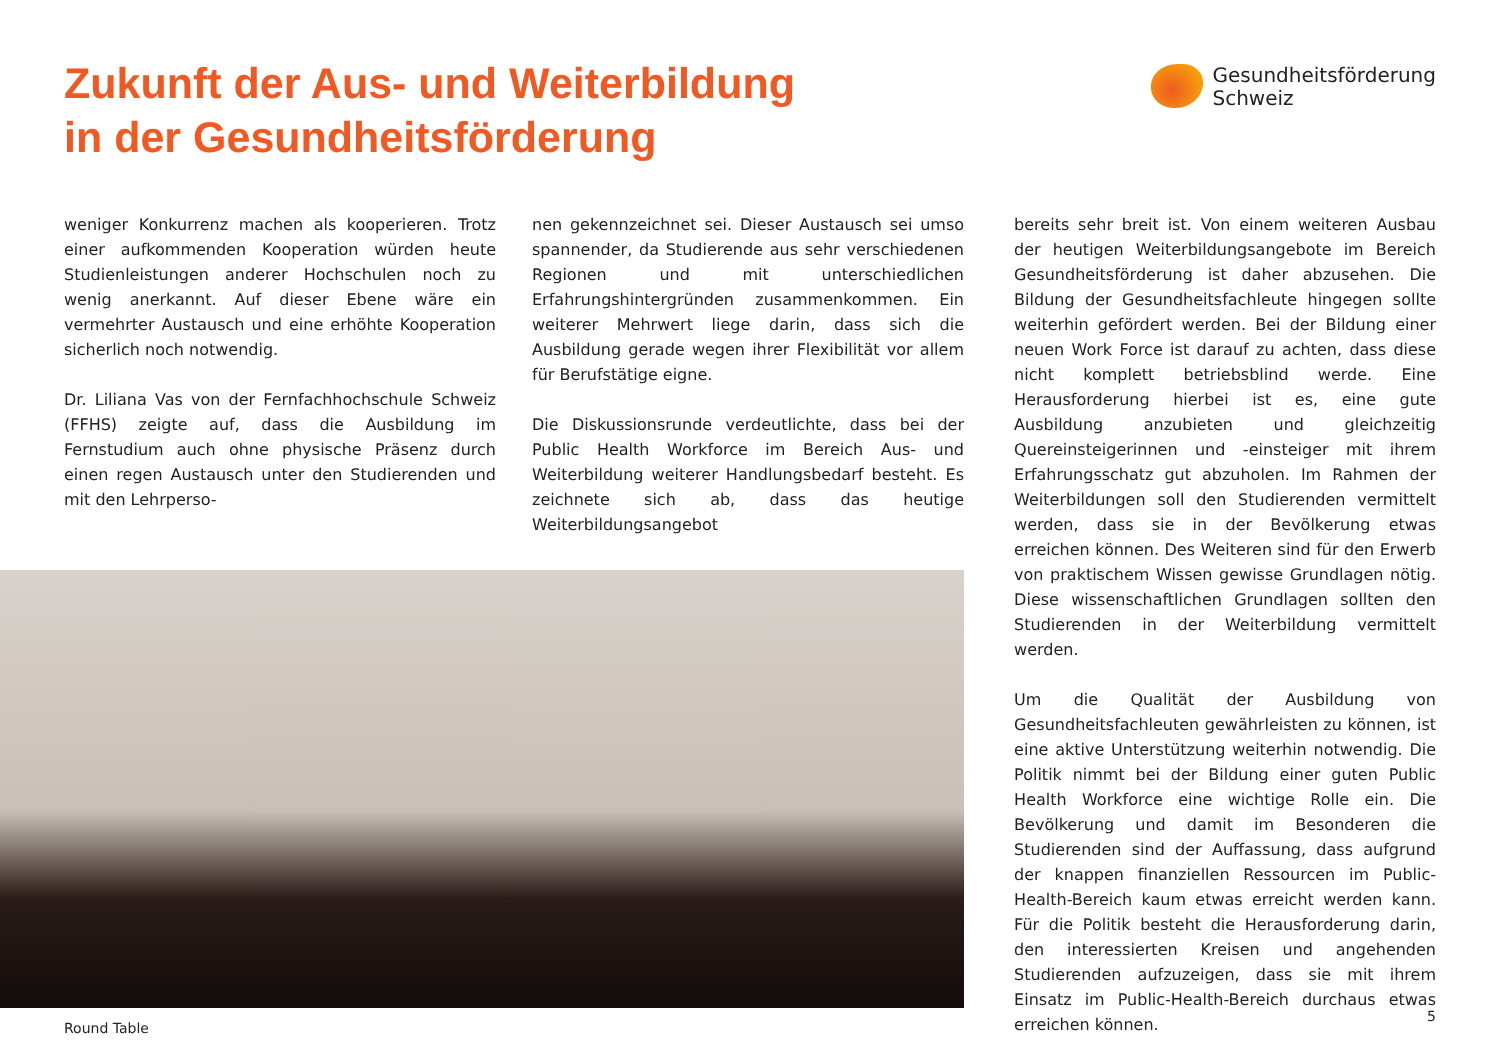Zukunft der Aus- und Weiterbildung
in der Gesundheitsförderung
Gesundheitsförderung
Schweiz
weniger Konkurrenz machen als kooperieren. Trotz einer aufkommenden Kooperation würden heute Studienleistungen anderer Hochschulen noch zu wenig anerkannt. Auf dieser Ebene wäre ein vermehrter Austausch und eine erhöhte Kooperation sicherlich noch notwendig.
Dr. Liliana Vas von der Fernfachhochschule Schweiz (FFHS) zeigte auf, dass die Ausbildung im Fernstudium auch ohne physische Präsenz durch einen regen Austausch unter den Studierenden und mit den Lehrperso-
nen gekennzeichnet sei. Dieser Austausch sei umso spannender, da Studierende aus sehr verschiedenen Regionen und mit unterschiedlichen Erfahrungshintergründen zusammenkommen. Ein weiterer Mehrwert liege darin, dass sich die Ausbildung gerade wegen ihrer Flexibilität vor allem für Berufstätige eigne.
Die Diskussionsrunde verdeutlichte, dass bei der Public Health Workforce im Bereich Aus- und Weiterbildung weiterer Handlungsbedarf besteht. Es zeichnete sich ab, dass das heutige Weiterbildungsangebot
Round Table
bereits sehr breit ist. Von einem weiteren Ausbau der heutigen Weiterbildungsangebote im Bereich Gesundheitsförderung ist daher abzusehen. Die Bildung der Gesundheitsfachleute hingegen sollte weiterhin gefördert werden. Bei der Bildung einer neuen Work Force ist darauf zu achten, dass diese nicht komplett betriebsblind werde. Eine Herausforderung hierbei ist es, eine gute Ausbildung anzubieten und gleichzeitig Quereinsteigerinnen und -einsteiger mit ihrem Erfahrungsschatz gut abzuholen. Im Rahmen der Weiterbildungen soll den Studierenden vermittelt werden, dass sie in der Bevölkerung etwas erreichen können. Des Weiteren sind für den Erwerb von praktischem Wissen gewisse Grundlagen nötig. Diese wissenschaftlichen Grundlagen sollten den Studierenden in der Weiterbildung vermittelt werden.
Um die Qualität der Ausbildung von Gesundheitsfachleuten gewährleisten zu können, ist eine aktive Unterstützung weiterhin notwendig. Die Politik nimmt bei der Bildung einer guten Public Health Workforce eine wichtige Rolle ein. Die Bevölkerung und damit im Besonderen die Studierenden sind der Auffassung, dass aufgrund der knappen finanziellen Ressourcen im Public-Health-Bereich kaum etwas erreicht werden kann. Für die Politik besteht die Herausforderung darin, den interessierten Kreisen und angehenden Studierenden aufzuzeigen, dass sie mit ihrem Einsatz im Public-Health-Bereich durchaus etwas erreichen können.
5